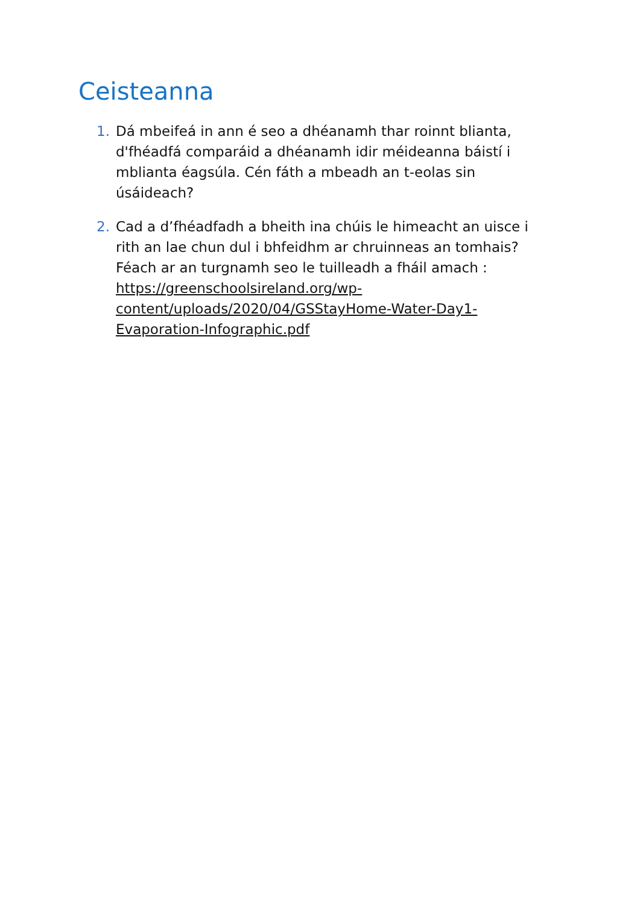Ceisteanna
1. Dá mbeifeá in ann é seo a dhéanamh thar roinnt blianta, d'fhéadfá comparáid a dhéanamh idir méideanna báistí i mblianta éagsúla. Cén fáth a mbeadh an t-eolas sin úsáideach?
2. Cad a d’fhéadfadh a bheith ina chúis le himeacht an uisce i rith an lae chun dul i bhfeidhm ar chruinneas an tomhais? Féach ar an turgnamh seo le tuilleadh a fháil amach : https://greenschoolsireland.org/wp-content/uploads/2020/04/GSStayHome-Water-Day1-Evaporation-Infographic.pdf